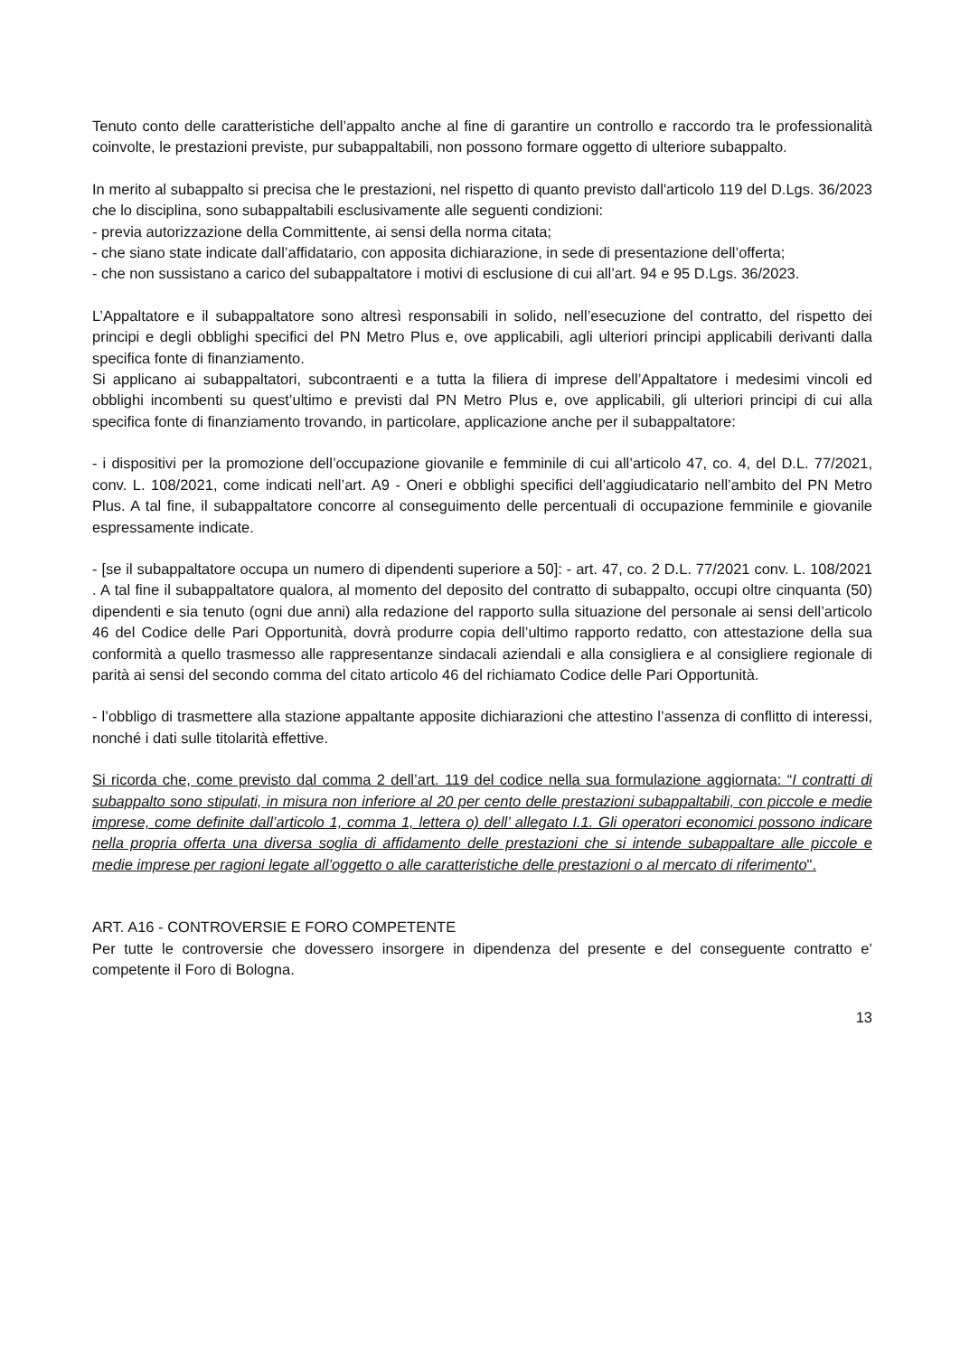Tenuto conto delle caratteristiche dell’appalto anche al fine di garantire un controllo e raccordo tra le professionalità coinvolte, le prestazioni previste, pur subappaltabili, non possono formare oggetto di ulteriore subappalto.
In merito al subappalto si precisa che le prestazioni, nel rispetto di quanto previsto dall'articolo 119 del D.Lgs. 36/2023 che lo disciplina, sono subappaltabili esclusivamente alle seguenti condizioni:
- previa autorizzazione della Committente, ai sensi della norma citata;
- che siano state indicate dall’affidatario, con apposita dichiarazione, in sede di presentazione dell’offerta;
- che non sussistano a carico del subappaltatore i motivi di esclusione di cui all’art. 94 e 95 D.Lgs. 36/2023.
L’Appaltatore e il subappaltatore sono altresì responsabili in solido, nell’esecuzione del contratto, del rispetto dei principi e degli obblighi specifici del PN Metro Plus e, ove applicabili, agli ulteriori principi applicabili derivanti dalla specifica fonte di finanziamento.
Si applicano ai subappaltatori, subcontraenti e a tutta la filiera di imprese dell’Appaltatore i medesimi vincoli ed obblighi incombenti su quest’ultimo e previsti dal PN Metro Plus e, ove applicabili, gli ulteriori principi di cui alla specifica fonte di finanziamento trovando, in particolare, applicazione anche per il subappaltatore:
- i dispositivi per la promozione dell’occupazione giovanile e femminile di cui all’articolo 47, co. 4, del D.L. 77/2021, conv. L. 108/2021, come indicati nell’art. A9 - Oneri e obblighi specifici dell’aggiudicatario nell’ambito del PN Metro Plus. A tal fine, il subappaltatore concorre al conseguimento delle percentuali di occupazione femminile e giovanile espressamente indicate.
- [se il subappaltatore occupa un numero di dipendenti superiore a 50]: - art. 47, co. 2 D.L. 77/2021 conv. L. 108/2021 . A tal fine il subappaltatore qualora, al momento del deposito del contratto di subappalto, occupi oltre cinquanta (50) dipendenti e sia tenuto (ogni due anni) alla redazione del rapporto sulla situazione del personale ai sensi dell’articolo 46 del Codice delle Pari Opportunità, dovrà produrre copia dell’ultimo rapporto redatto, con attestazione della sua conformità a quello trasmesso alle rappresentanze sindacali aziendali e alla consigliera e al consigliere regionale di parità ai sensi del secondo comma del citato articolo 46 del richiamato Codice delle Pari Opportunità.
- l’obbligo di trasmettere alla stazione appaltante apposite dichiarazioni che attestino l’assenza di conflitto di interessi, nonché i dati sulle titolarità effettive.
Si ricorda che, come previsto dal comma 2 dell’art. 119 del codice nella sua formulazione aggiornata: “I contratti di subappalto sono stipulati, in misura non inferiore al 20 per cento delle prestazioni subappaltabili, con piccole e medie imprese, come definite dall’articolo 1, comma 1, lettera o) dell’ allegato I.1. Gli operatori economici possono indicare nella propria offerta una diversa soglia di affidamento delle prestazioni che si intende subappaltare alle piccole e medie imprese per ragioni legate all’oggetto o alle caratteristiche delle prestazioni o al mercato di riferimento".
ART. A16 - CONTROVERSIE E FORO COMPETENTE
Per tutte le controversie che dovessero insorgere in dipendenza del presente e del conseguente contratto e’ competente il Foro di Bologna.
13